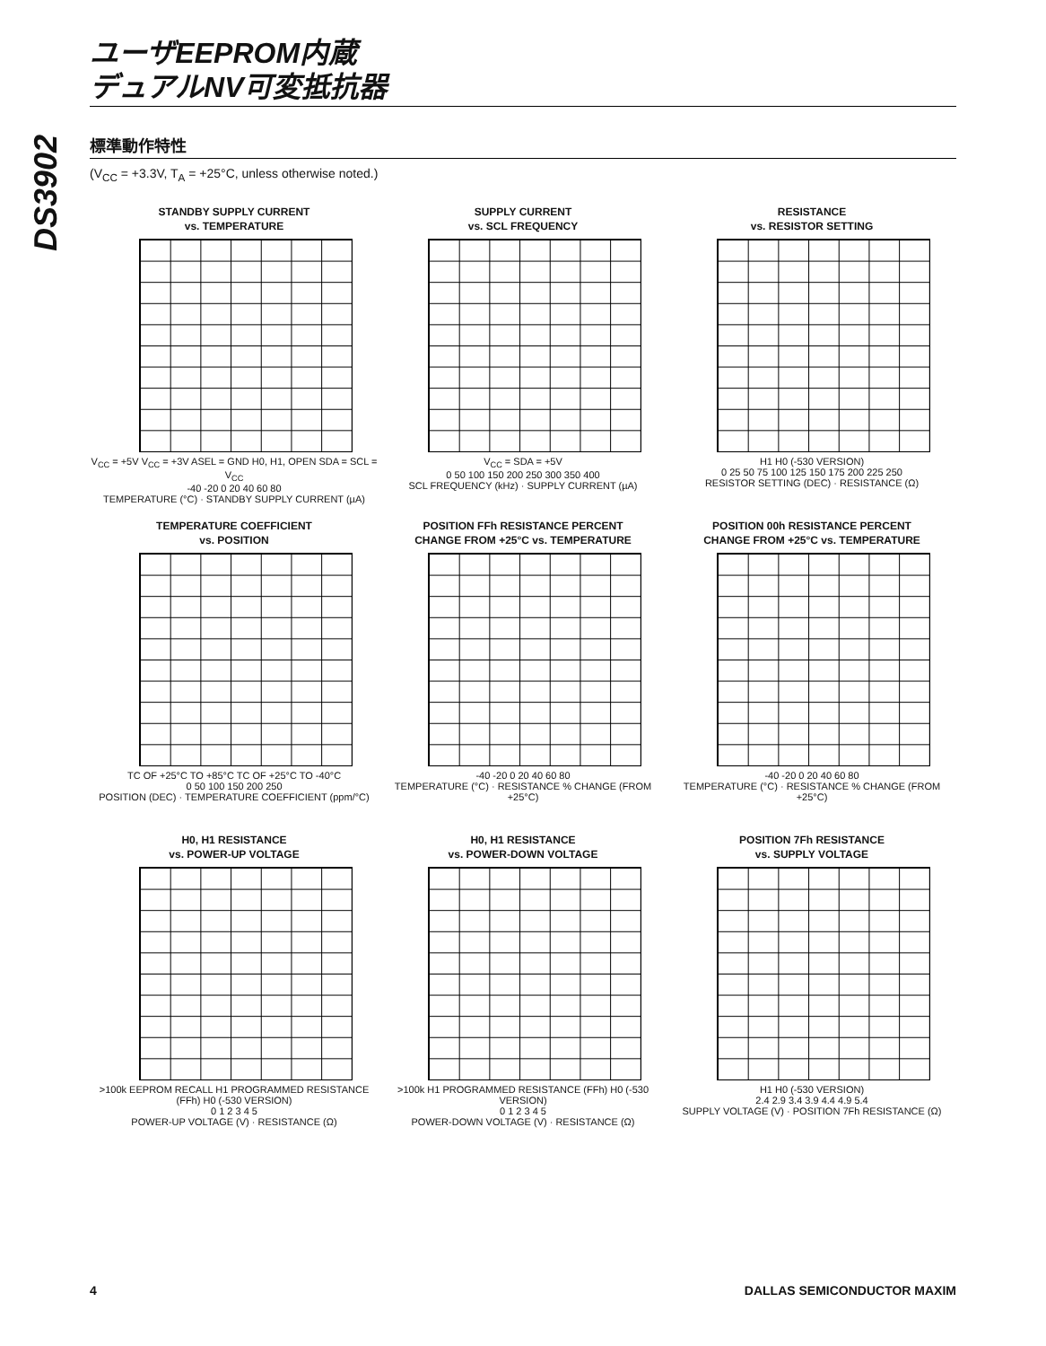ユーザEEPROM内蔵
デュアルNV可変抵抗器
DS3902
標準動作特性
(V<sub>CC</sub> = +3.3V, T<sub>A</sub> = +25°C, unless otherwise noted.)
STANDBY SUPPLY CURRENT
vs. TEMPERATURE
V<sub>CC</sub> = +5V V<sub>CC</sub> = +3V ASEL = GND H0, H1, OPEN SDA = SCL = V<sub>CC</sub>
-40 -20 0 20 40 60 80
TEMPERATURE (°C) · STANDBY SUPPLY CURRENT (µA)
SUPPLY CURRENT
vs. SCL FREQUENCY
V<sub>CC</sub> = SDA = +5V
0 50 100 150 200 250 300 350 400
SCL FREQUENCY (kHz) · SUPPLY CURRENT (µA)
RESISTANCE
vs. RESISTOR SETTING
H1 H0 (-530 VERSION)
0 25 50 75 100 125 150 175 200 225 250
RESISTOR SETTING (DEC) · RESISTANCE (Ω)
TEMPERATURE COEFFICIENT
vs. POSITION
TC OF +25°C TO +85°C TC OF +25°C TO -40°C
0 50 100 150 200 250
POSITION (DEC) · TEMPERATURE COEFFICIENT (ppm/°C)
POSITION FFh RESISTANCE PERCENT
CHANGE FROM +25°C vs. TEMPERATURE
-40 -20 0 20 40 60 80
TEMPERATURE (°C) · RESISTANCE % CHANGE (FROM +25°C)
POSITION 00h RESISTANCE PERCENT
CHANGE FROM +25°C vs. TEMPERATURE
-40 -20 0 20 40 60 80
TEMPERATURE (°C) · RESISTANCE % CHANGE (FROM +25°C)
H0, H1 RESISTANCE
vs. POWER-UP VOLTAGE
>100k EEPROM RECALL H1 PROGRAMMED RESISTANCE (FFh) H0 (-530 VERSION)
0 1 2 3 4 5
POWER-UP VOLTAGE (V) · RESISTANCE (Ω)
H0, H1 RESISTANCE
vs. POWER-DOWN VOLTAGE
>100k H1 PROGRAMMED RESISTANCE (FFh) H0 (-530 VERSION)
0 1 2 3 4 5
POWER-DOWN VOLTAGE (V) · RESISTANCE (Ω)
POSITION 7Fh RESISTANCE
vs. SUPPLY VOLTAGE
H1 H0 (-530 VERSION)
2.4 2.9 3.4 3.9 4.4 4.9 5.4
SUPPLY VOLTAGE (V) · POSITION 7Fh RESISTANCE (Ω)
4 DALLAS SEMICONDUCTOR MAXIM